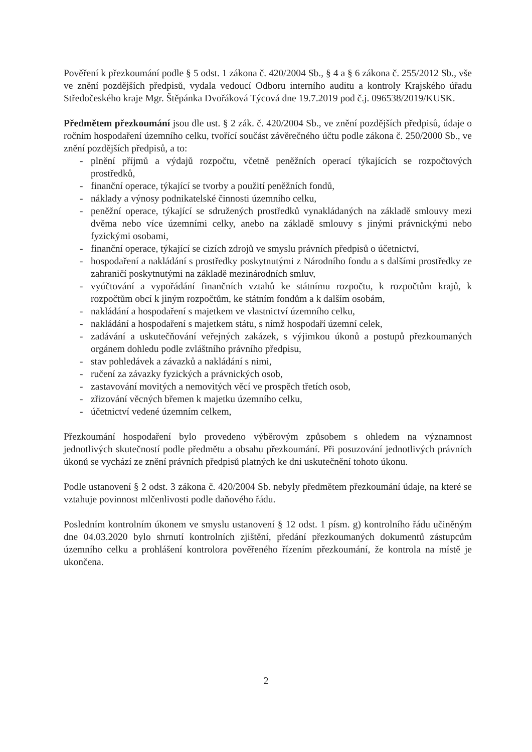Pověření k přezkoumání podle § 5 odst. 1 zákona č. 420/2004 Sb., § 4 a § 6 zákona č. 255/2012 Sb., vše ve znění pozdějších předpisů, vydala vedoucí Odboru interního auditu a kontroly Krajského úřadu Středočeského kraje Mgr. Štěpánka Dvořáková Týcová dne 19.7.2019 pod č.j. 096538/2019/KUSK.
Předmětem přezkoumání jsou dle ust. § 2 zák. č. 420/2004 Sb., ve znění pozdějších předpisů, údaje o ročním hospodaření územního celku, tvořící součást závěrečného účtu podle zákona č. 250/2000 Sb., ve znění pozdějších předpisů, a to:
- plnění příjmů a výdajů rozpočtu, včetně peněžních operací týkajících se rozpočtových prostředků,
- finanční operace, týkající se tvorby a použití peněžních fondů,
- náklady a výnosy podnikatelské činnosti územního celku,
- peněžní operace, týkající se sdružených prostředků vynakládaných na základě smlouvy mezi dvěma nebo více územními celky, anebo na základě smlouvy s jinými právnickými nebo fyzickými osobami,
- finanční operace, týkající se cizích zdrojů ve smyslu právních předpisů o účetnictví,
- hospodaření a nakládání s prostředky poskytnutými z Národního fondu a s dalšími prostředky ze zahraničí poskytnutými na základě mezinárodních smluv,
- vyúčtování a vypořádání finančních vztahů ke státnímu rozpočtu, k rozpočtům krajů, k rozpočtům obcí k jiným rozpočtům, ke státním fondům a k dalším osobám,
- nakládání a hospodaření s majetkem ve vlastnictví územního celku,
- nakládání a hospodaření s majetkem státu, s nímž hospodaří územní celek,
- zadávání a uskutečňování veřejných zakázek, s výjimkou úkonů a postupů přezkoumaných orgánem dohledu podle zvláštního právního předpisu,
- stav pohledávek a závazků a nakládání s nimi,
- ručení za závazky fyzických a právnických osob,
- zastavování movitých a nemovitých věcí ve prospěch třetích osob,
- zřizování věcných břemen k majetku územního celku,
- účetnictví vedené územním celkem,
Přezkoumání hospodaření bylo provedeno výběrovým způsobem s ohledem na významnost jednotlivých skutečností podle předmětu a obsahu přezkoumání. Při posuzování jednotlivých právních úkonů se vychází ze znění právních předpisů platných ke dni uskutečnění tohoto úkonu.
Podle ustanovení § 2 odst. 3 zákona č. 420/2004 Sb. nebyly předmětem přezkoumání údaje, na které se vztahuje povinnost mlčenlivosti podle daňového řádu.
Posledním kontrolním úkonem ve smyslu ustanovení § 12 odst. 1 písm. g) kontrolního řádu učiněným dne 04.03.2020 bylo shrnutí kontrolních zjištění, předání přezkoumaných dokumentů zástupcům územního celku a prohlášení kontrolora pověřeného řízením přezkoumání, že kontrola na místě je ukončena.
2